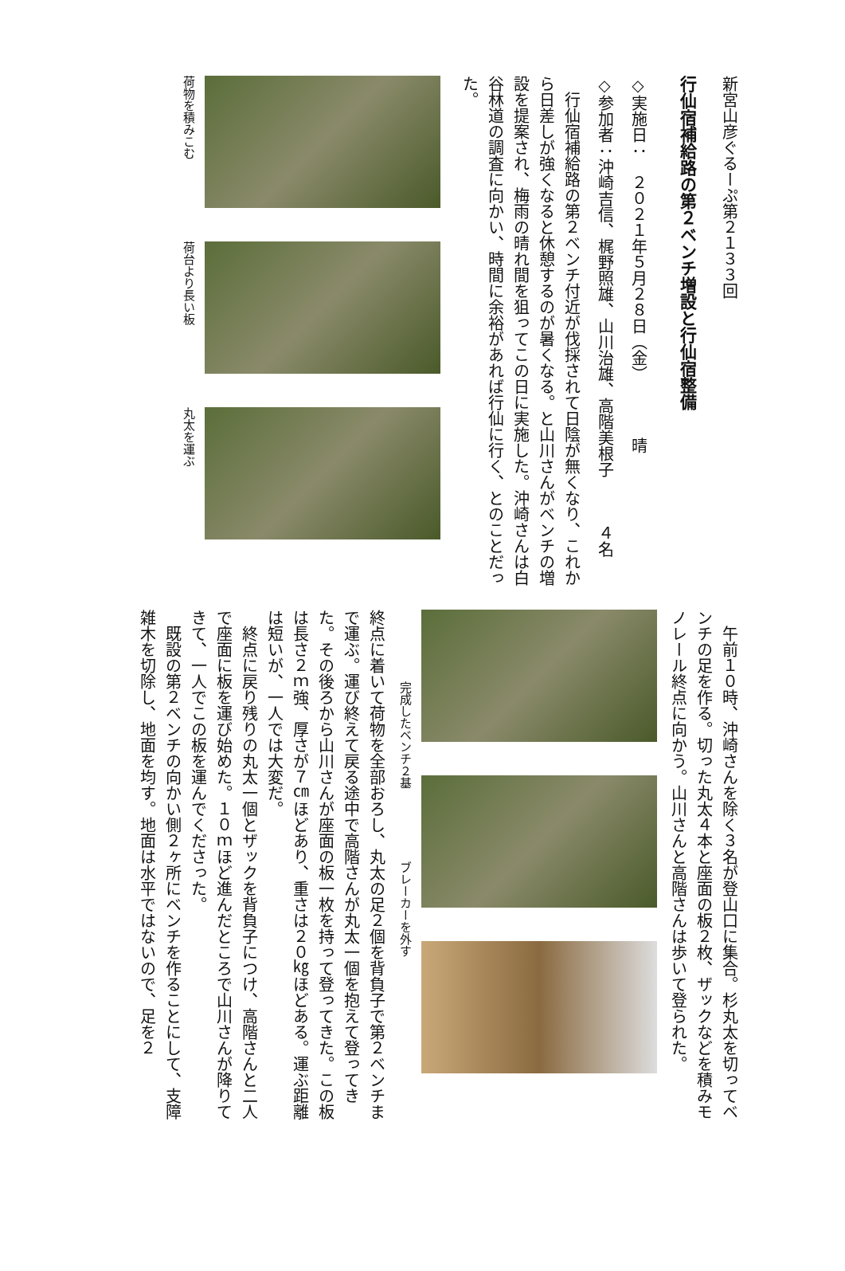新宮山彦ぐるーぷ第２１３３回
行仙宿補給路の第２ベンチ増設と行仙宿整備
◇実施日：　２０２１年５月２８日（金）　　　　晴
◇参加者：沖崎吉信、梶野照雄、山川治雄、高階美根子　　　４名
　行仙宿補給路の第２ベンチ付近が伐採されて日陰が無くなり、これから日差しが強くなると休憩するのが暑くなる。と山川さんがベンチの増設を提案され、梅雨の晴れ間を狙ってこの日に実施した。沖崎さんは白谷林道の調査に向かい、時間に余裕があれば行仙に行く、とのことだった。
荷物を積みこむ
荷台より長い板
丸太を運ぶ
　午前１０時、沖崎さんを除く３名が登山口に集合。杉丸太を切ってベンチの足を作る。切った丸太４本と座面の板２枚、ザックなどを積みモノレール終点に向かう。山川さんと高階さんは歩いて登られた。
完成したベンチ２基
ブレーカーを外す
終点に着いて荷物を全部おろし、丸太の足２個を背負子で第２ベンチまで運ぶ。運び終えて戻る途中で高階さんが丸太一個を抱えて登ってきた。その後ろから山川さんが座面の板一枚を持って登ってきた。この板は長さ２ｍ強、厚さが７㎝ほどあり、重さは２０㎏ほどある。運ぶ距離は短いが、一人では大変だ。
　終点に戻り残りの丸太一個とザックを背負子につけ、高階さんと二人で座面に板を運び始めた。１０ｍほど進んだところで山川さんが降りてきて、一人でこの板を運んでくださった。
　既設の第２ベンチの向かい側２ヶ所にベンチを作ることにして、支障雑木を切除し、地面を均す。地面は水平ではないので、足を２